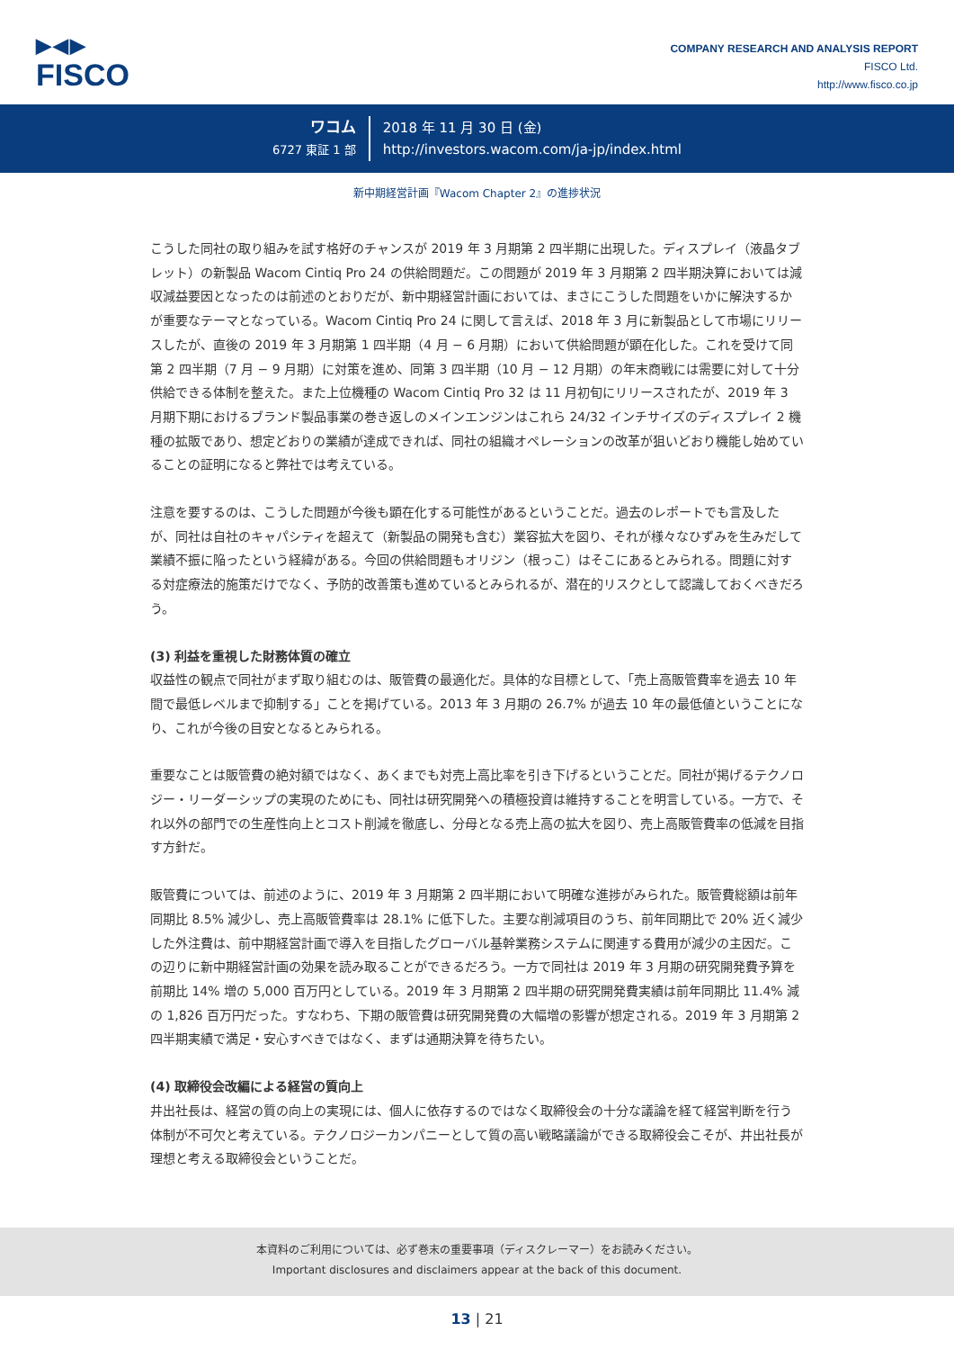▶◀▶
FISCO
COMPANY RESEARCH AND ANALYSIS REPORT
FISCO Ltd.
http://www.fisco.co.jp
ワコム
6727 東証 1 部
2018 年 11 月 30 日 (金)
http://investors.wacom.com/ja-jp/index.html
新中期経営計画『Wacom Chapter 2』の進捗状況
こうした同社の取り組みを試す格好のチャンスが 2019 年 3 月期第 2 四半期に出現した。ディスプレイ（液晶タブレット）の新製品 Wacom Cintiq Pro 24 の供給問題だ。この問題が 2019 年 3 月期第 2 四半期決算においては減収減益要因となったのは前述のとおりだが、新中期経営計画においては、まさにこうした問題をいかに解決するかが重要なテーマとなっている。Wacom Cintiq Pro 24 に関して言えば、2018 年 3 月に新製品として市場にリリースしたが、直後の 2019 年 3 月期第 1 四半期（4 月 − 6 月期）において供給問題が顕在化した。これを受けて同第 2 四半期（7 月 − 9 月期）に対策を進め、同第 3 四半期（10 月 − 12 月期）の年末商戦には需要に対して十分供給できる体制を整えた。また上位機種の Wacom Cintiq Pro 32 は 11 月初旬にリリースされたが、2019 年 3 月期下期におけるブランド製品事業の巻き返しのメインエンジンはこれら 24/32 インチサイズのディスプレイ 2 機種の拡販であり、想定どおりの業績が達成できれば、同社の組織オペレーションの改革が狙いどおり機能し始めていることの証明になると弊社では考えている。
注意を要するのは、こうした問題が今後も顕在化する可能性があるということだ。過去のレポートでも言及したが、同社は自社のキャパシティを超えて（新製品の開発も含む）業容拡大を図り、それが様々なひずみを生みだして業績不振に陥ったという経緯がある。今回の供給問題もオリジン（根っこ）はそこにあるとみられる。問題に対する対症療法的施策だけでなく、予防的改善策も進めているとみられるが、潜在的リスクとして認識しておくべきだろう。
(3) 利益を重視した財務体質の確立
収益性の観点で同社がまず取り組むのは、販管費の最適化だ。具体的な目標として、「売上高販管費率を過去 10 年間で最低レベルまで抑制する」ことを掲げている。2013 年 3 月期の 26.7% が過去 10 年の最低値ということになり、これが今後の目安となるとみられる。
重要なことは販管費の絶対額ではなく、あくまでも対売上高比率を引き下げるということだ。同社が掲げるテクノロジー・リーダーシップの実現のためにも、同社は研究開発への積極投資は維持することを明言している。一方で、それ以外の部門での生産性向上とコスト削減を徹底し、分母となる売上高の拡大を図り、売上高販管費率の低減を目指す方針だ。
販管費については、前述のように、2019 年 3 月期第 2 四半期において明確な進捗がみられた。販管費総額は前年同期比 8.5% 減少し、売上高販管費率は 28.1% に低下した。主要な削減項目のうち、前年同期比で 20% 近く減少した外注費は、前中期経営計画で導入を目指したグローバル基幹業務システムに関連する費用が減少の主因だ。この辺りに新中期経営計画の効果を読み取ることができるだろう。一方で同社は 2019 年 3 月期の研究開発費予算を前期比 14% 増の 5,000 百万円としている。2019 年 3 月期第 2 四半期の研究開発費実績は前年同期比 11.4% 減の 1,826 百万円だった。すなわち、下期の販管費は研究開発費の大幅増の影響が想定される。2019 年 3 月期第 2 四半期実績で満足・安心すべきではなく、まずは通期決算を待ちたい。
(4) 取締役会改編による経営の質向上
井出社長は、経営の質の向上の実現には、個人に依存するのではなく取締役会の十分な議論を経て経営判断を行う体制が不可欠と考えている。テクノロジーカンパニーとして質の高い戦略議論ができる取締役会こそが、井出社長が理想と考える取締役会ということだ。
本資料のご利用については、必ず巻末の重要事項（ディスクレーマー）をお読みください。
Important disclosures and disclaimers appear at the back of this document.
13 | 21